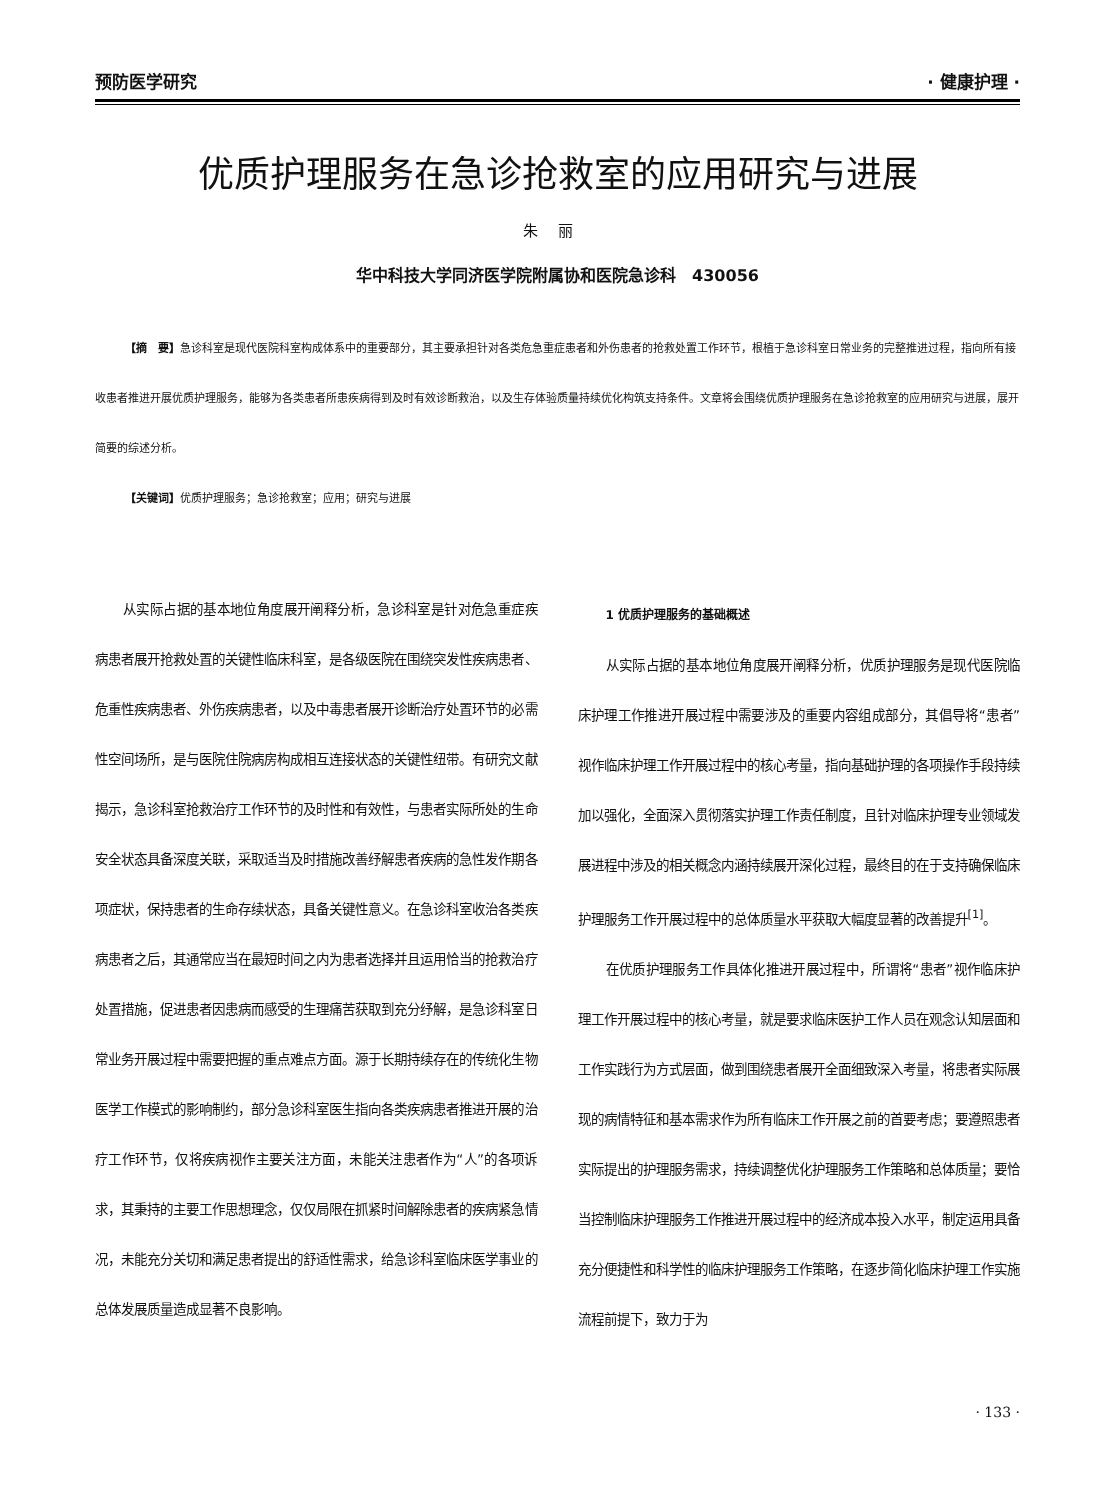预防医学研究 · 健康护理 ·
优质护理服务在急诊抢救室的应用研究与进展
朱丽
华中科技大学同济医学院附属协和医院急诊科　430056
【摘　要】急诊科室是现代医院科室构成体系中的重要部分，其主要承担针对各类危急重症患者和外伤患者的抢救处置工作环节，根植于急诊科室日常业务的完整推进过程，指向所有接收患者推进开展优质护理服务，能够为各类患者所患疾病得到及时有效诊断救治，以及生存体验质量持续优化构筑支持条件。文章将会围绕优质护理服务在急诊抢救室的应用研究与进展，展开简要的综述分析。
【关键词】优质护理服务；急诊抢救室；应用；研究与进展
从实际占据的基本地位角度展开阐释分析，急诊科室是针对危急重症疾病患者展开抢救处置的关键性临床科室，是各级医院在围绕突发性疾病患者、危重性疾病患者、外伤疾病患者，以及中毒患者展开诊断治疗处置环节的必需性空间场所，是与医院住院病房构成相互连接状态的关键性纽带。有研究文献揭示，急诊科室抢救治疗工作环节的及时性和有效性，与患者实际所处的生命安全状态具备深度关联，采取适当及时措施改善纾解患者疾病的急性发作期各项症状，保持患者的生命存续状态，具备关键性意义。在急诊科室收治各类疾病患者之后，其通常应当在最短时间之内为患者选择并且运用恰当的抢救治疗处置措施，促进患者因患病而感受的生理痛苦获取到充分纾解，是急诊科室日常业务开展过程中需要把握的重点难点方面。源于长期持续存在的传统化生物医学工作模式的影响制约，部分急诊科室医生指向各类疾病患者推进开展的治疗工作环节，仅将疾病视作主要关注方面，未能关注患者作为“人”的各项诉求，其秉持的主要工作思想理念，仅仅局限在抓紧时间解除患者的疾病紧急情况，未能充分关切和满足患者提出的舒适性需求，给急诊科室临床医学事业的总体发展质量造成显著不良影响。
1 优质护理服务的基础概述
从实际占据的基本地位角度展开阐释分析，优质护理服务是现代医院临床护理工作推进开展过程中需要涉及的重要内容组成部分，其倡导将“患者”视作临床护理工作开展过程中的核心考量，指向基础护理的各项操作手段持续加以强化，全面深入贯彻落实护理工作责任制度，且针对临床护理专业领域发展进程中涉及的相关概念内涵持续展开深化过程，最终目的在于支持确保临床护理服务工作开展过程中的总体质量水平获取大幅度显著的改善提升<sup>[1]</sup>。
在优质护理服务工作具体化推进开展过程中，所谓将“患者”视作临床护理工作开展过程中的核心考量，就是要求临床医护工作人员在观念认知层面和工作实践行为方式层面，做到围绕患者展开全面细致深入考量，将患者实际展现的病情特征和基本需求作为所有临床工作开展之前的首要考虑；要遵照患者实际提出的护理服务需求，持续调整优化护理服务工作策略和总体质量；要恰当控制临床护理服务工作推进开展过程中的经济成本投入水平，制定运用具备充分便捷性和科学性的临床护理服务工作策略，在逐步简化临床护理工作实施流程前提下，致力于为
· 133 ·